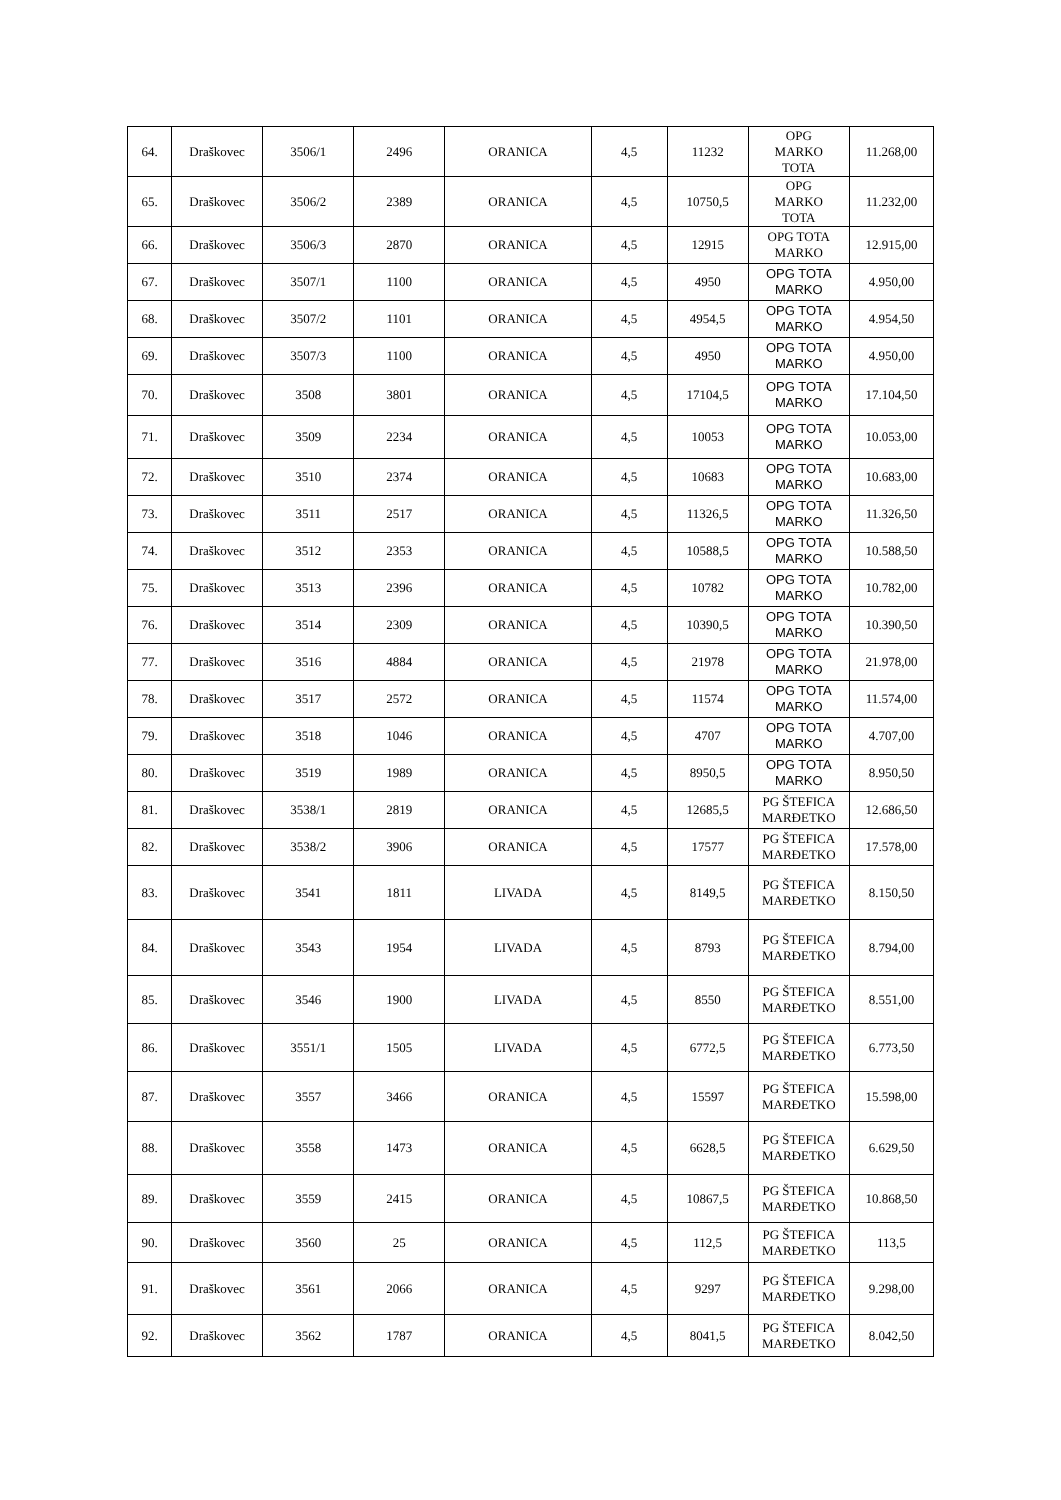| 64. | Draškovec | 3506/1 | 2496 | ORANICA | 4,5 | 11232 | OPG MARKO TOTA | 11.268,00 |
| 65. | Draškovec | 3506/2 | 2389 | ORANICA | 4,5 | 10750,5 | OPG MARKO TOTA | 11.232,00 |
| 66. | Draškovec | 3506/3 | 2870 | ORANICA | 4,5 | 12915 | OPG TOTA MARKO | 12.915,00 |
| 67. | Draškovec | 3507/1 | 1100 | ORANICA | 4,5 | 4950 | OPG TOTA MARKO | 4.950,00 |
| 68. | Draškovec | 3507/2 | 1101 | ORANICA | 4,5 | 4954,5 | OPG TOTA MARKO | 4.954,50 |
| 69. | Draškovec | 3507/3 | 1100 | ORANICA | 4,5 | 4950 | OPG TOTA MARKO | 4.950,00 |
| 70. | Draškovec | 3508 | 3801 | ORANICA | 4,5 | 17104,5 | OPG TOTA MARKO | 17.104,50 |
| 71. | Draškovec | 3509 | 2234 | ORANICA | 4,5 | 10053 | OPG TOTA MARKO | 10.053,00 |
| 72. | Draškovec | 3510 | 2374 | ORANICA | 4,5 | 10683 | OPG TOTA MARKO | 10.683,00 |
| 73. | Draškovec | 3511 | 2517 | ORANICA | 4,5 | 11326,5 | OPG TOTA MARKO | 11.326,50 |
| 74. | Draškovec | 3512 | 2353 | ORANICA | 4,5 | 10588,5 | OPG TOTA MARKO | 10.588,50 |
| 75. | Draškovec | 3513 | 2396 | ORANICA | 4,5 | 10782 | OPG TOTA MARKO | 10.782,00 |
| 76. | Draškovec | 3514 | 2309 | ORANICA | 4,5 | 10390,5 | OPG TOTA MARKO | 10.390,50 |
| 77. | Draškovec | 3516 | 4884 | ORANICA | 4,5 | 21978 | OPG TOTA MARKO | 21.978,00 |
| 78. | Draškovec | 3517 | 2572 | ORANICA | 4,5 | 11574 | OPG TOTA MARKO | 11.574,00 |
| 79. | Draškovec | 3518 | 1046 | ORANICA | 4,5 | 4707 | OPG TOTA MARKO | 4.707,00 |
| 80. | Draškovec | 3519 | 1989 | ORANICA | 4,5 | 8950,5 | OPG TOTA MARKO | 8.950,50 |
| 81. | Draškovec | 3538/1 | 2819 | ORANICA | 4,5 | 12685,5 | PG ŠTEFICA MARĐETKO | 12.686,50 |
| 82. | Draškovec | 3538/2 | 3906 | ORANICA | 4,5 | 17577 | PG ŠTEFICA MARĐETKO | 17.578,00 |
| 83. | Draškovec | 3541 | 1811 | LIVADA | 4,5 | 8149,5 | PG ŠTEFICA MARĐETKO | 8.150,50 |
| 84. | Draškovec | 3543 | 1954 | LIVADA | 4,5 | 8793 | PG ŠTEFICA MARĐETKO | 8.794,00 |
| 85. | Draškovec | 3546 | 1900 | LIVADA | 4,5 | 8550 | PG ŠTEFICA MARĐETKO | 8.551,00 |
| 86. | Draškovec | 3551/1 | 1505 | LIVADA | 4,5 | 6772,5 | PG ŠTEFICA MARĐETKO | 6.773,50 |
| 87. | Draškovec | 3557 | 3466 | ORANICA | 4,5 | 15597 | PG ŠTEFICA MARĐETKO | 15.598,00 |
| 88. | Draškovec | 3558 | 1473 | ORANICA | 4,5 | 6628,5 | PG ŠTEFICA MARĐETKO | 6.629,50 |
| 89. | Draškovec | 3559 | 2415 | ORANICA | 4,5 | 10867,5 | PG ŠTEFICA MARĐETKO | 10.868,50 |
| 90. | Draškovec | 3560 | 25 | ORANICA | 4,5 | 112,5 | PG ŠTEFICA MARĐETKO | 113,5 |
| 91. | Draškovec | 3561 | 2066 | ORANICA | 4,5 | 9297 | PG ŠTEFICA MARĐETKO | 9.298,00 |
| 92. | Draškovec | 3562 | 1787 | ORANICA | 4,5 | 8041,5 | PG ŠTEFICA MARĐETKO | 8.042,50 |